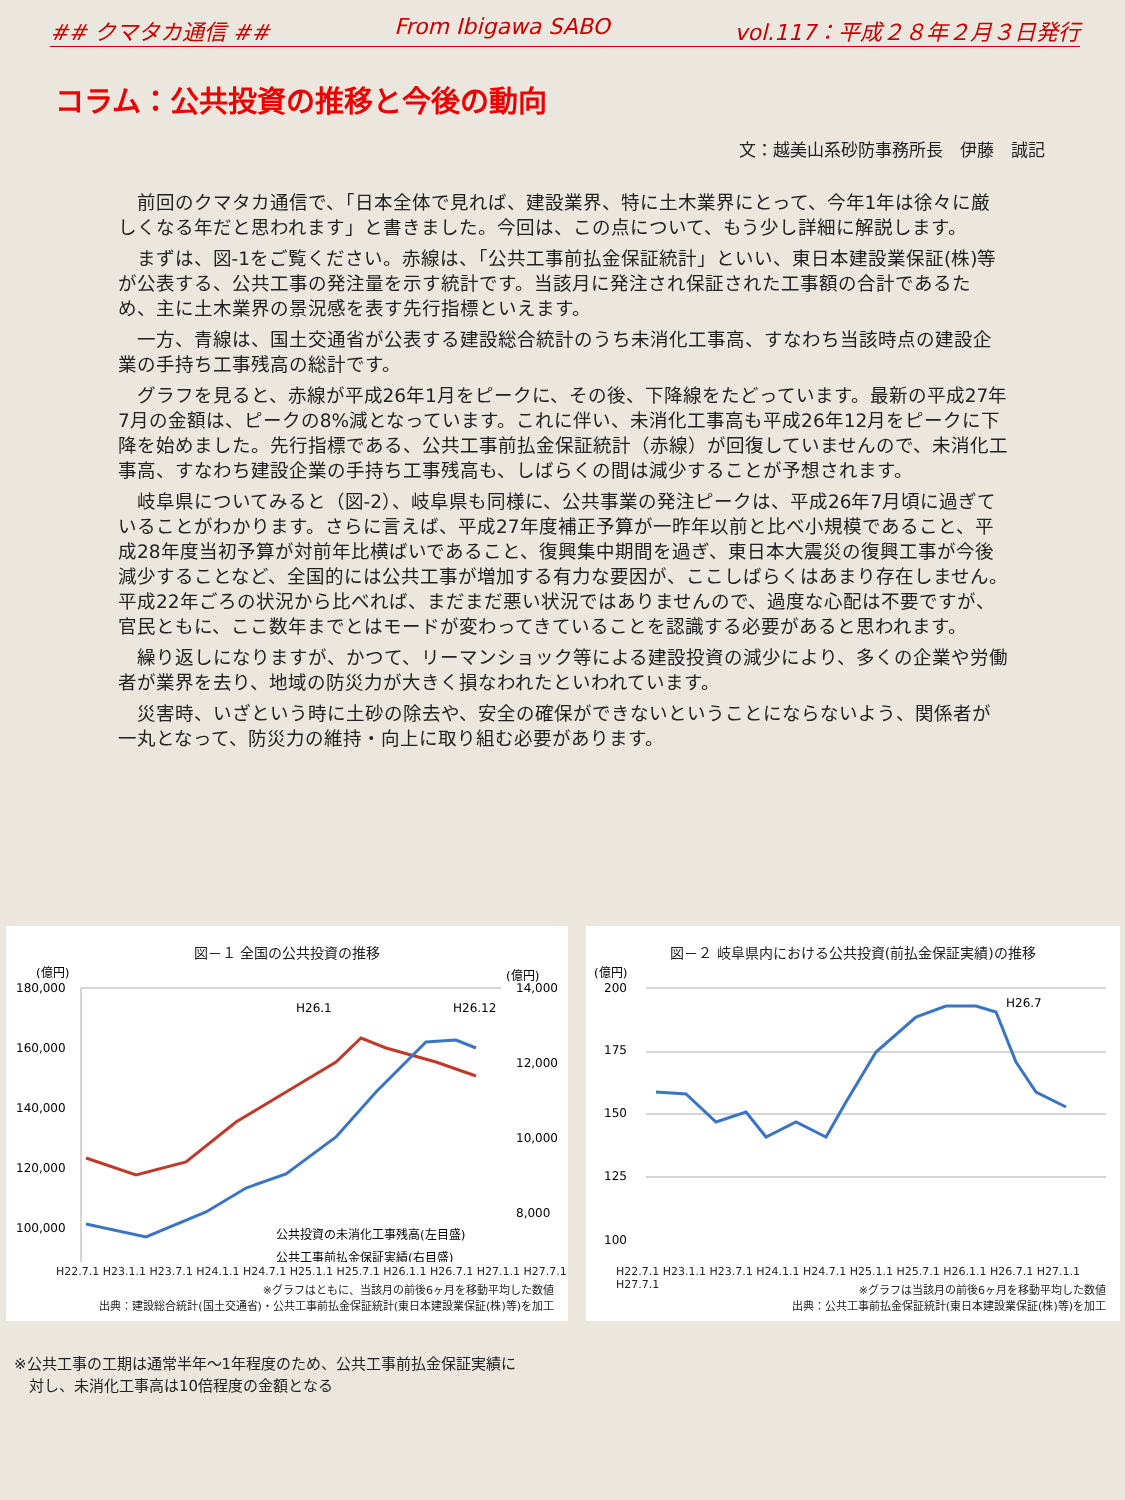## クマタカ通信 ## From Ibigawa SABO vol.117：平成２８年２月３日発行
コラム：公共投資の推移と今後の動向
文：越美山系砂防事務所長　伊藤　誠記
前回のクマタカ通信で、「日本全体で見れば、建設業界、特に土木業界にとって、今年1年は徐々に厳しくなる年だと思われます」と書きました。今回は、この点について、もう少し詳細に解説します。
まずは、図-1をご覧ください。赤線は、「公共工事前払金保証統計」といい、東日本建設業保証(株)等が公表する、公共工事の発注量を示す統計です。当該月に発注され保証された工事額の合計であるため、主に土木業界の景況感を表す先行指標といえます。
一方、青線は、国土交通省が公表する建設総合統計のうち未消化工事高、すなわち当該時点の建設企業の手持ち工事残高の総計です。
グラフを見ると、赤線が平成26年1月をピークに、その後、下降線をたどっています。最新の平成27年7月の金額は、ピークの8%減となっています。これに伴い、未消化工事高も平成26年12月をピークに下降を始めました。先行指標である、公共工事前払金保証統計（赤線）が回復していませんので、未消化工事高、すなわち建設企業の手持ち工事残高も、しばらくの間は減少することが予想されます。
岐阜県についてみると（図-2）、岐阜県も同様に、公共事業の発注ピークは、平成26年7月頃に過ぎていることがわかります。さらに言えば、平成27年度補正予算が一昨年以前と比べ小規模であること、平成28年度当初予算が対前年比横ばいであること、復興集中期間を過ぎ、東日本大震災の復興工事が今後減少することなど、全国的には公共工事が増加する有力な要因が、ここしばらくはあまり存在しません。平成22年ごろの状況から比べれば、まだまだ悪い状況ではありませんので、過度な心配は不要ですが、官民ともに、ここ数年までとはモードが変わってきていることを認識する必要があると思われます。
繰り返しになりますが、かつて、リーマンショック等による建設投資の減少により、多くの企業や労働者が業界を去り、地域の防災力が大きく損なわれたといわれています。
災害時、いざという時に土砂の除去や、安全の確保ができないということにならないよう、関係者が一丸となって、防災力の維持・向上に取り組む必要があります。
図－１ 全国の公共投資の推移
(億円)
(億円)
180,000
160,000
140,000
120,000
100,000
14,000
12,000
10,000
8,000
H26.1
H26.12
公共投資の未消化工事残高(左目盛)
公共工事前払金保証実績(右目盛)
H22.7.1 H23.1.1 H23.7.1 H24.1.1 H24.7.1 H25.1.1 H25.7.1 H26.1.1 H26.7.1 H27.1.1 H27.7.1
※グラフはともに、当該月の前後6ヶ月を移動平均した数値
出典：建設総合統計(国土交通省)・公共工事前払金保証統計(東日本建設業保証(株)等)を加工
図－２ 岐阜県内における公共投資(前払金保証実績)の推移
(億円)
200
175
150
125
100
H26.7
H22.7.1 H23.1.1 H23.7.1 H24.1.1 H24.7.1 H25.1.1 H25.7.1 H26.1.1 H26.7.1 H27.1.1 H27.7.1
※グラフは当該月の前後6ヶ月を移動平均した数値
出典：公共工事前払金保証統計(東日本建設業保証(株)等)を加工
※公共工事の工期は通常半年～1年程度のため、公共工事前払金保証実績に
　対し、未消化工事高は10倍程度の金額となる